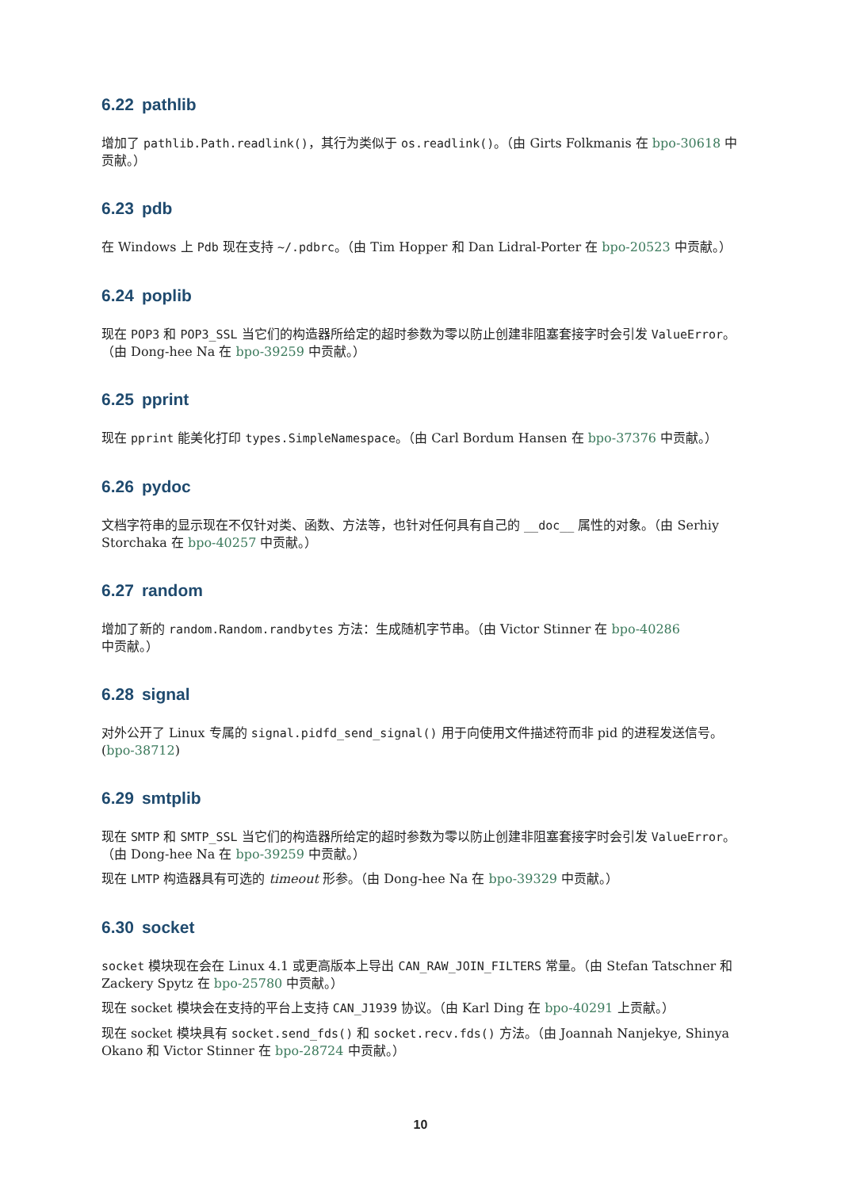6.22 pathlib
增加了 pathlib.Path.readlink()，其行为类似于 os.readlink()。（由 Girts Folkmanis 在 bpo-30618 中贡献。）
6.23 pdb
在 Windows 上 Pdb 现在支持 ~/.pdbrc。（由 Tim Hopper 和 Dan Lidral-Porter 在 bpo-20523 中贡献。）
6.24 poplib
现在 POP3 和 POP3_SSL 当它们的构造器所给定的超时参数为零以防止创建非阻塞套接字时会引发 ValueError。（由 Dong-hee Na 在 bpo-39259 中贡献。）
6.25 pprint
现在 pprint 能美化打印 types.SimpleNamespace。（由 Carl Bordum Hansen 在 bpo-37376 中贡献。）
6.26 pydoc
文档字符串的显示现在不仅针对类、函数、方法等，也针对任何具有自己的 __doc__ 属性的对象。（由 Serhiy Storchaka 在 bpo-40257 中贡献。）
6.27 random
增加了新的 random.Random.randbytes 方法：生成随机字节串。（由 Victor Stinner 在 bpo-40286 中贡献。）
6.28 signal
对外公开了 Linux 专属的 signal.pidfd_send_signal() 用于向使用文件描述符而非 pid 的进程发送信号。(bpo-38712)
6.29 smtplib
现在 SMTP 和 SMTP_SSL 当它们的构造器所给定的超时参数为零以防止创建非阻塞套接字时会引发 ValueError。（由 Dong-hee Na 在 bpo-39259 中贡献。）
现在 LMTP 构造器具有可选的 timeout 形参。（由 Dong-hee Na 在 bpo-39329 中贡献。）
6.30 socket
socket 模块现在会在 Linux 4.1 或更高版本上导出 CAN_RAW_JOIN_FILTERS 常量。（由 Stefan Tatschner 和 Zackery Spytz 在 bpo-25780 中贡献。）
现在 socket 模块会在支持的平台上支持 CAN_J1939 协议。（由 Karl Ding 在 bpo-40291 上贡献。）
现在 socket 模块具有 socket.send_fds() 和 socket.recv.fds() 方法。（由 Joannah Nanjekye, Shinya Okano 和 Victor Stinner 在 bpo-28724 中贡献。）
10